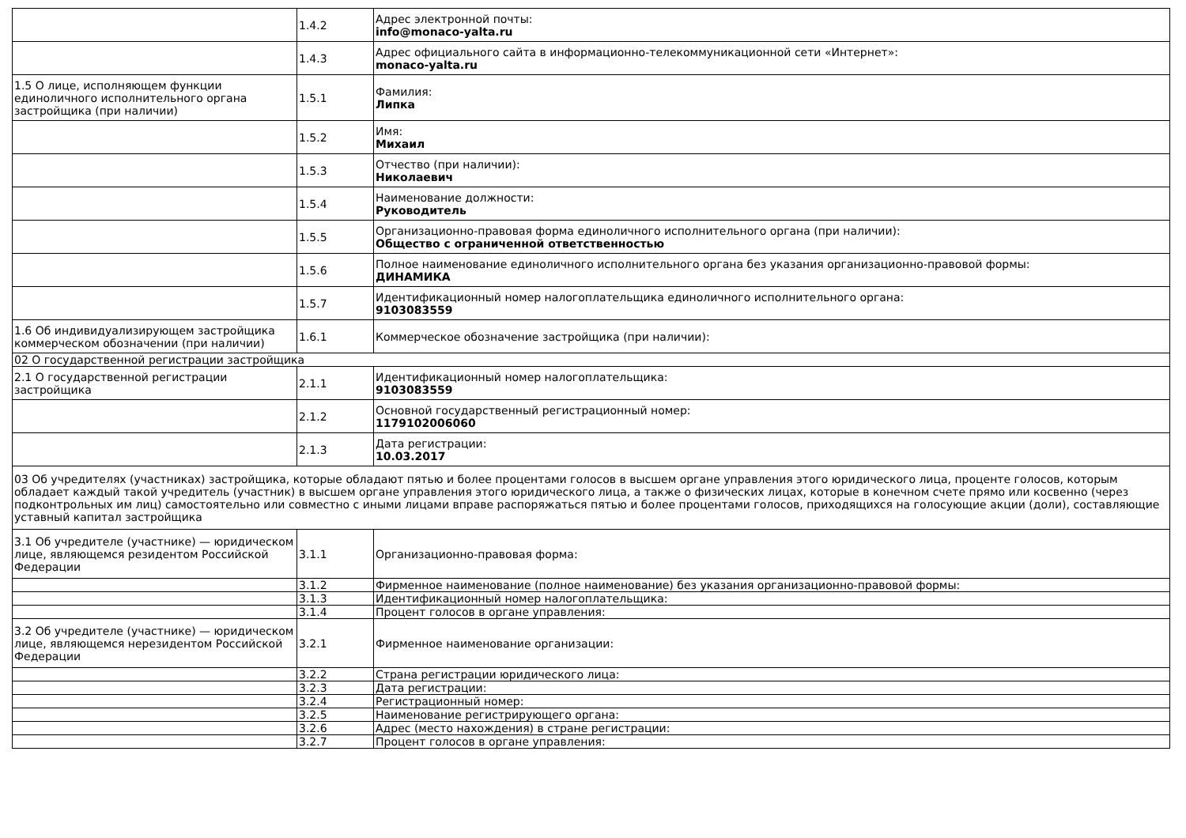| | 1.4.2 | Адрес электронной почты: info@monaco-yalta.ru |
| | 1.4.3 | Адрес официального сайта в информационно-телекоммуникационной сети «Интернет»: monaco-yalta.ru |
| 1.5 О лице, исполняющем функции единоличного исполнительного органа застройщика (при наличии) | 1.5.1 | Фамилия: Липка |
| | 1.5.2 | Имя: Михаил |
| | 1.5.3 | Отчество (при наличии): Николаевич |
| | 1.5.4 | Наименование должности: Руководитель |
| | 1.5.5 | Организационно-правовая форма единоличного исполнительного органа (при наличии): Общество с ограниченной ответственностью |
| | 1.5.6 | Полное наименование единоличного исполнительного органа без указания организационно-правовой формы: ДИНАМИКА |
| | 1.5.7 | Идентификационный номер налогоплательщика единоличного исполнительного органа: 9103083559 |
| 1.6 Об индивидуализирующем застройщика коммерческом обозначении (при наличии) | 1.6.1 | Коммерческое обозначение застройщика (при наличии): |
| 02 О государственной регистрации застройщика | | |
| 2.1 О государственной регистрации застройщика | 2.1.1 | Идентификационный номер налогоплательщика: 9103083559 |
| | 2.1.2 | Основной государственный регистрационный номер: 1179102006060 |
| | 2.1.3 | Дата регистрации: 10.03.2017 |
| 03 Об учредителях (участниках) застройщика, которые обладают пятью и более процентами голосов в высшем органе управления этого юридического лица, проценте голосов, которым обладает каждый такой учредитель (участник) в высшем органе управления этого юридического лица, а также о физических лицах, которые в конечном счете прямо или косвенно (через подконтрольных им лиц) самостоятельно или совместно с иными лицами вправе распоряжаться пятью и более процентами голосов, приходящихся на голосующие акции (доли), составляющие уставный капитал застройщика | | |
| 3.1 Об учредителе (участнике) — юридическом лице, являющемся резидентом Российской Федерации | 3.1.1 | Организационно-правовая форма: |
| | 3.1.2 | Фирменное наименование (полное наименование) без указания организационно-правовой формы: |
| | 3.1.3 | Идентификационный номер налогоплательщика: |
| | 3.1.4 | Процент голосов в органе управления: |
| 3.2 Об учредителе (участнике) — юридическом лице, являющемся нерезидентом Российской Федерации | 3.2.1 | Фирменное наименование организации: |
| | 3.2.2 | Страна регистрации юридического лица: |
| | 3.2.3 | Дата регистрации: |
| | 3.2.4 | Регистрационный номер: |
| | 3.2.5 | Наименование регистрирующего органа: |
| | 3.2.6 | Адрес (место нахождения) в стране регистрации: |
| | 3.2.7 | Процент голосов в органе управления: |